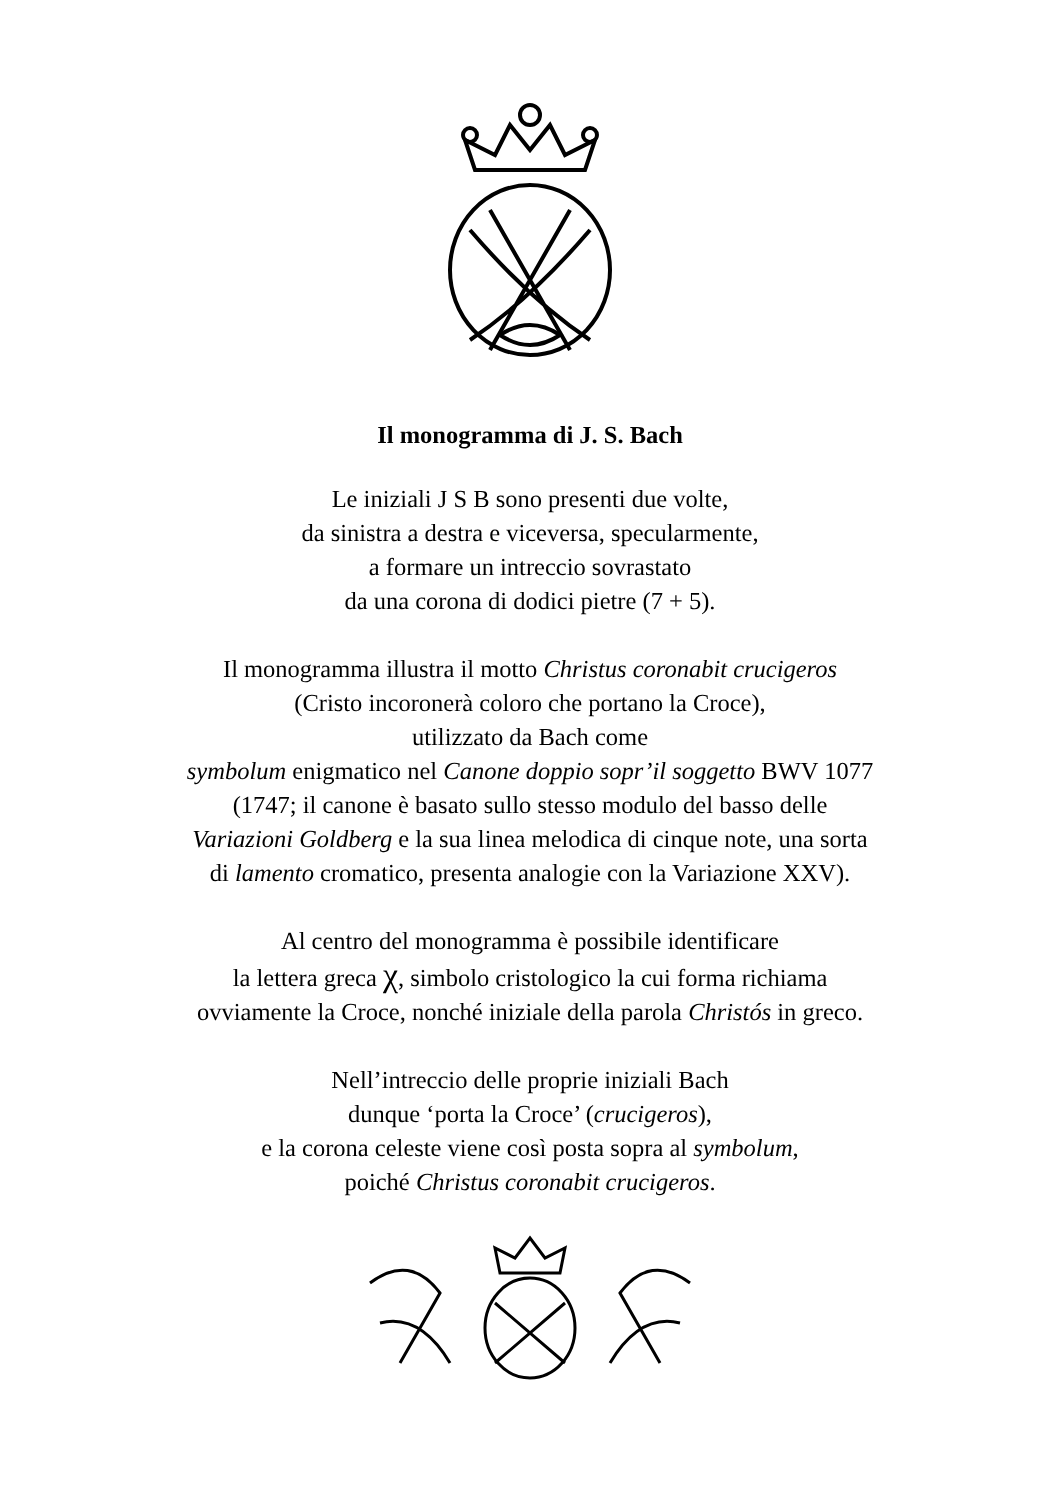Il monogramma di J. S. Bach
Le iniziali J S B sono presenti due volte,
da sinistra a destra e viceversa, specularmente,
a formare un intreccio sovrastato
da una corona di dodici pietre (7 + 5).
Il monogramma illustra il motto Christus coronabit crucigeros
(Cristo incoronerà coloro che portano la Croce),
utilizzato da Bach come
symbolum enigmatico nel Canone doppio sopr’il soggetto BWV 1077
(1747; il canone è basato sullo stesso modulo del basso delle
Variazioni Goldberg e la sua linea melodica di cinque note, una sorta
di lamento cromatico, presenta analogie con la Variazione XXV).
Al centro del monogramma è possibile identificare
la lettera greca χ, simbolo cristologico la cui forma richiama
ovviamente la Croce, nonché iniziale della parola Christós in greco.
Nell’intreccio delle proprie iniziali Bach
dunque ‘porta la Croce’ (crucigeros),
e la corona celeste viene così posta sopra al symbolum,
poiché Christus coronabit crucigeros.